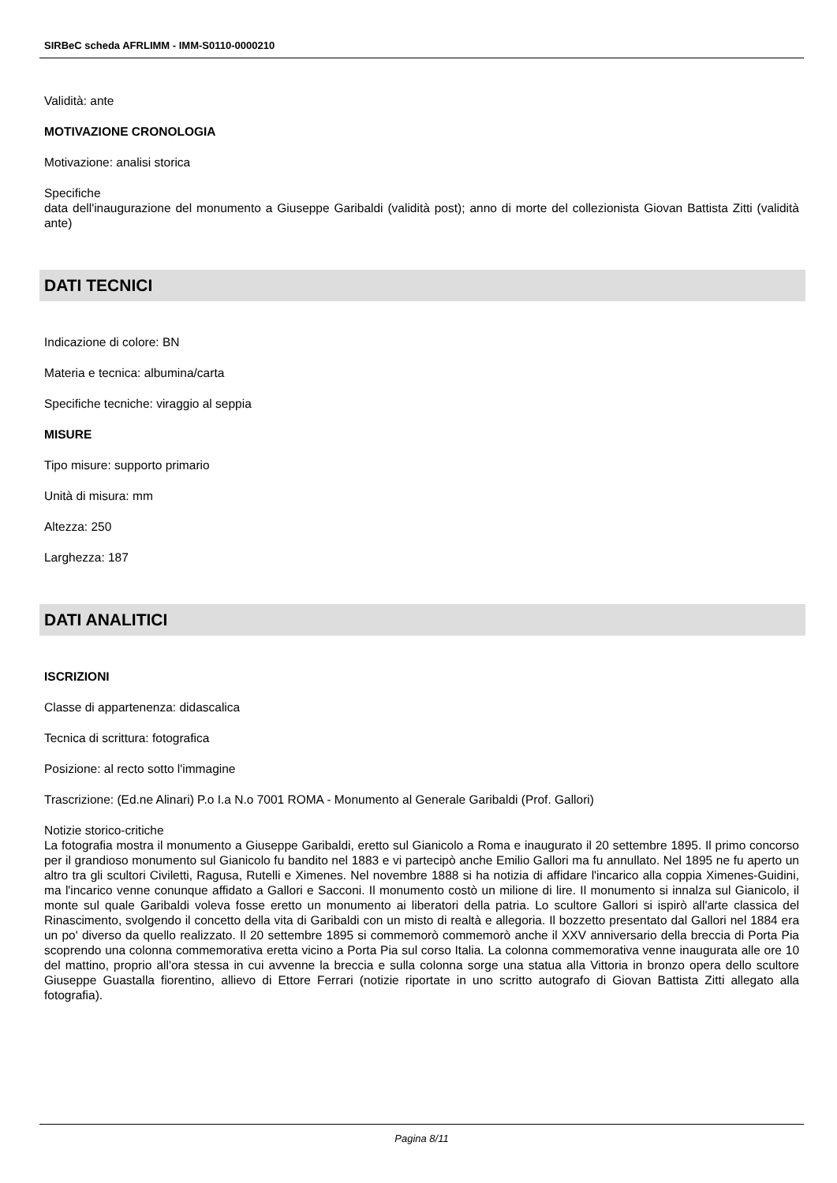SIRBeC scheda AFRLIMM - IMM-S0110-0000210
Validità: ante
MOTIVAZIONE CRONOLOGIA
Motivazione: analisi storica
Specifiche
data dell'inaugurazione del monumento a Giuseppe Garibaldi (validità post); anno di morte del collezionista Giovan Battista Zitti (validità ante)
DATI TECNICI
Indicazione di colore: BN
Materia e tecnica: albumina/carta
Specifiche tecniche: viraggio al seppia
MISURE
Tipo misure: supporto primario
Unità di misura: mm
Altezza: 250
Larghezza: 187
DATI ANALITICI
ISCRIZIONI
Classe di appartenenza: didascalica
Tecnica di scrittura: fotografica
Posizione: al recto sotto l'immagine
Trascrizione: (Ed.ne Alinari) P.o I.a N.o 7001 ROMA - Monumento al Generale Garibaldi (Prof. Gallori)
Notizie storico-critiche
La fotografia mostra il monumento a Giuseppe Garibaldi, eretto sul Gianicolo a Roma e inaugurato il 20 settembre 1895. Il primo concorso per il grandioso monumento sul Gianicolo fu bandito nel 1883 e vi partecipò anche Emilio Gallori ma fu annullato. Nel 1895 ne fu aperto un altro tra gli scultori Civiletti, Ragusa, Rutelli e Ximenes. Nel novembre 1888 si ha notizia di affidare l'incarico alla coppia Ximenes-Guidini, ma l'incarico venne conunque affidato a Gallori e Sacconi. Il monumento costò un milione di lire. Il monumento si innalza sul Gianicolo, il monte sul quale Garibaldi voleva fosse eretto un monumento ai liberatori della patria. Lo scultore Gallori si ispirò all'arte classica del Rinascimento, svolgendo il concetto della vita di Garibaldi con un misto di realtà e allegoria. Il bozzetto presentato dal Gallori nel 1884 era un po' diverso da quello realizzato. Il 20 settembre 1895 si commemorò commemorò anche il XXV anniversario della breccia di Porta Pia scoprendo una colonna commemorativa eretta vicino a Porta Pia sul corso Italia. La colonna commemorativa venne inaugurata alle ore 10 del mattino, proprio all'ora stessa in cui avvenne la breccia e sulla colonna sorge una statua alla Vittoria in bronzo opera dello scultore Giuseppe Guastalla fiorentino, allievo di Ettore Ferrari (notizie riportate in uno scritto autografo di Giovan Battista Zitti allegato alla fotografia).
Pagina 8/11